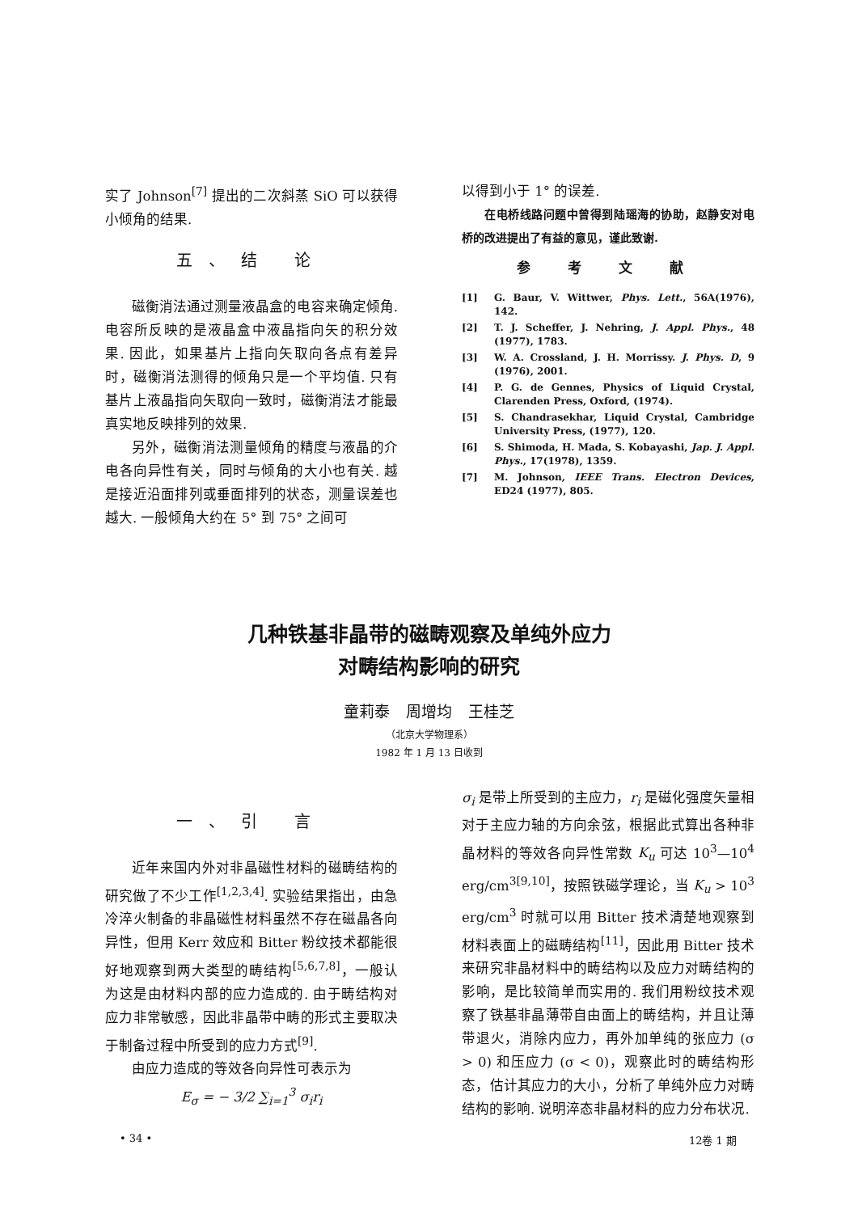实了 Johnson<sup>[7]</sup> 提出的二次斜蒸 SiO 可以获得小倾角的结果.
五、结 论
磁衡消法通过测量液晶盒的电容来确定倾角. 电容所反映的是液晶盒中液晶指向矢的积分效果. 因此，如果基片上指向矢取向各点有差异时，磁衡消法测得的倾角只是一个平均值. 只有基片上液晶指向矢取向一致时，磁衡消法才能最真实地反映排列的效果.
另外，磁衡消法测量倾角的精度与液晶的介电各向异性有关，同时与倾角的大小也有关. 越是接近沿面排列或垂面排列的状态，测量误差也越大. 一般倾角大约在 5° 到 75° 之间可
以得到小于 1° 的误差.
在电桥线路问题中曾得到陆瑶海的协助，赵静安对电桥的改进提出了有益的意见，谨此致谢.
参 考 文 献
[1] G. Baur, V. Wittwer, Phys. Lett., 56A(1976), 142.
[2] T. J. Scheffer, J. Nehring, J. Appl. Phys., 48 (1977), 1783.
[3] W. A. Crossland, J. H. Morrissy. J. Phys. D, 9 (1976), 2001.
[4] P. G. de Gennes, Physics of Liquid Crystal, Clarenden Press, Oxford, (1974).
[5] S. Chandrasekhar, Liquid Crystal, Cambridge University Press, (1977), 120.
[6] S. Shimoda, H. Mada, S. Kobayashi, Jap. J. Appl. Phys., 17(1978), 1359.
[7] M. Johnson, IEEE Trans. Electron Devices, ED24 (1977), 805.
几种铁基非晶带的磁畴观察及单纯外应力
对畴结构影响的研究
童莉泰 周增均 王桂芝
（北京大学物理系）
1982 年 1 月 13 日收到
一、引 言
近年来国内外对非晶磁性材料的磁畴结构的研究做了不少工作<sup>[1,2,3,4]</sup>. 实验结果指出，由急冷淬火制备的非晶磁性材料虽然不存在磁晶各向异性，但用 Kerr 效应和 Bitter 粉纹技术都能很好地观察到两大类型的畴结构<sup>[5,6,7,8]</sup>，一般认为这是由材料内部的应力造成的. 由于畴结构对应力非常敏感，因此非晶带中畴的形式主要取决于制备过程中所受到的应力方式<sup>[9]</sup>.
由应力造成的等效各向异性可表示为
E<sub>σ</sub> = − 3/2 ∑<sub>i=1</sub><sup>3</sup> σ<sub>i</sub>r<sub>i</sub>
σ<sub>i</sub> 是带上所受到的主应力，r<sub>i</sub> 是磁化强度矢量相对于主应力轴的方向余弦，根据此式算出各种非晶材料的等效各向异性常数 K<sub>u</sub> 可达 10<sup>3</sup>—10<sup>4</sup> erg/cm<sup>3[9,10]</sup>，按照铁磁学理论，当 K<sub>u</sub> > 10<sup>3</sup> erg/cm<sup>3</sup> 时就可以用 Bitter 技术清楚地观察到材料表面上的磁畴结构<sup>[11]</sup>，因此用 Bitter 技术来研究非晶材料中的畴结构以及应力对畴结构的影响，是比较简单而实用的. 我们用粉纹技术观察了铁基非晶薄带自由面上的畴结构，并且让薄带退火，消除内应力，再外加单纯的张应力 (σ > 0) 和压应力 (σ < 0)，观察此时的畴结构形态，估计其应力的大小，分析了单纯外应力对畴结构的影响. 说明淬态非晶材料的应力分布状况.
• 34 • 12卷 1 期